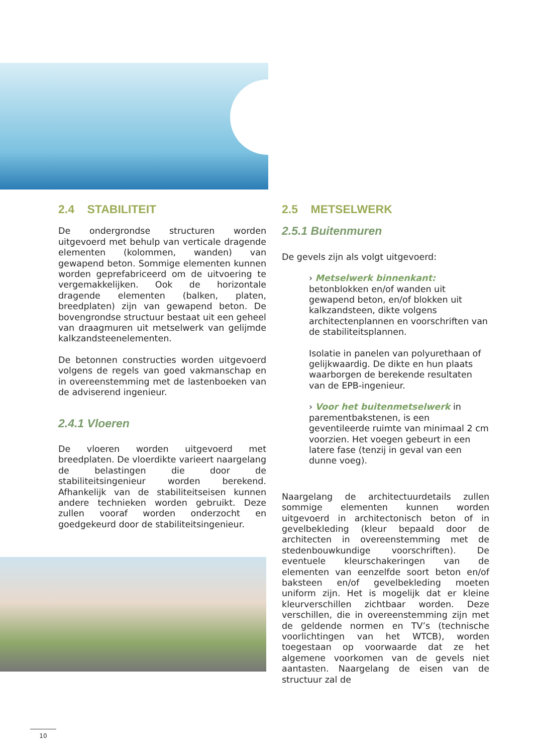2.4 STABILITEIT
De ondergrondse structuren worden uitgevoerd met behulp van verticale dragende elementen (kolommen, wanden) van gewapend beton. Sommige elementen kunnen worden geprefabriceerd om de uitvoering te vergemakkelijken. Ook de horizontale dragende elementen (balken, platen, breedplaten) zijn van gewapend beton. De bovengrondse structuur bestaat uit een geheel van draagmuren uit metselwerk van gelijmde kalkzandsteenelementen.
De betonnen constructies worden uitgevoerd volgens de regels van goed vakmanschap en in overeenstemming met de lastenboeken van de adviserend ingenieur.
2.4.1 Vloeren
De vloeren worden uitgevoerd met breedplaten. De vloerdikte varieert naargelang de belastingen die door de stabiliteitsingenieur worden berekend. Afhankelijk van de stabiliteitseisen kunnen andere technieken worden gebruikt. Deze zullen vooraf worden onderzocht en goedgekeurd door de stabiliteitsingenieur.
2.5 METSELWERK
2.5.1 Buitenmuren
De gevels zijn als volgt uitgevoerd:
› Metselwerk binnenkant:
betonblokken en/of wanden uit gewapend beton, en/of blokken uit kalkzandsteen, dikte volgens architectenplannen en voorschriften van de stabiliteitsplannen.
Isolatie in panelen van polyurethaan of gelijkwaardig. De dikte en hun plaats waarborgen de berekende resultaten van de EPB-ingenieur.
› Voor het buitenmetselwerk in parementbakstenen, is een geventileerde ruimte van minimaal 2 cm voorzien. Het voegen gebeurt in een latere fase (tenzij in geval van een dunne voeg).
Naargelang de architectuurdetails zullen sommige elementen kunnen worden uitgevoerd in architectonisch beton of in gevelbekleding (kleur bepaald door de architecten in overeenstemming met de stedenbouwkundige voorschriften). De eventuele kleurschakeringen van de elementen van eenzelfde soort beton en/of baksteen en/of gevelbekleding moeten uniform zijn. Het is mogelijk dat er kleine kleurverschillen zichtbaar worden. Deze verschillen, die in overeenstemming zijn met de geldende normen en TV’s (technische voorlichtingen van het WTCB), worden toegestaan op voorwaarde dat ze het algemene voorkomen van de gevels niet aantasten. Naargelang de eisen van de structuur zal de
10